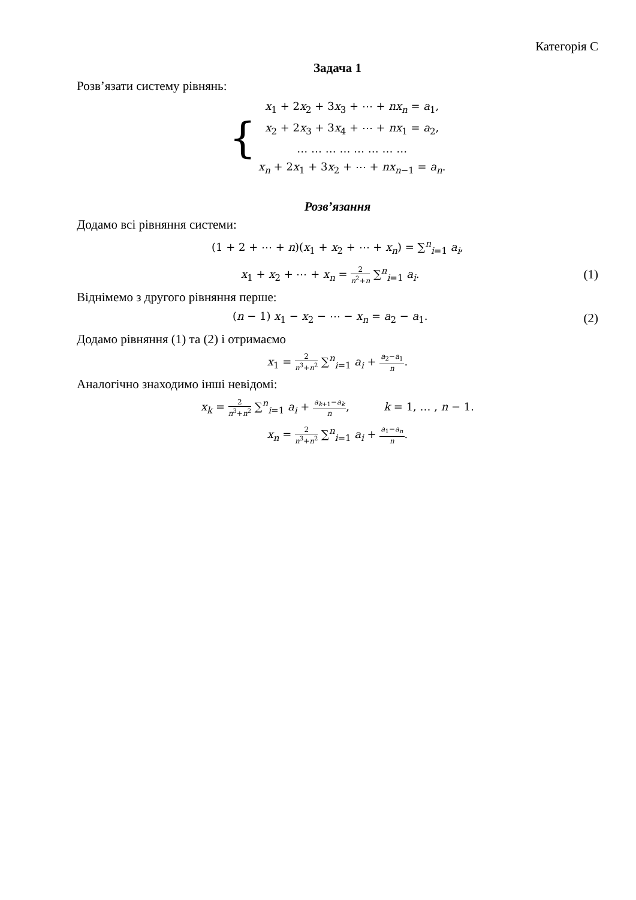Категорія С
Задача 1
Розв’язати систему рівнянь:
{
x<sub>1</sub> + 2x<sub>2</sub> + 3x<sub>3</sub> + ⋯ + nx<sub>n</sub> = a<sub>1</sub>,
x<sub>2</sub> + 2x<sub>3</sub> + 3x<sub>4</sub> + ⋯ + nx<sub>1</sub> = a<sub>2</sub>,
… … … … … … … …
x<sub>n</sub> + 2x<sub>1</sub> + 3x<sub>2</sub> + ⋯ + nx<sub>n−1</sub> = a<sub>n</sub>.
Розв’язання
Додамо всі рівняння системи:
(1 + 2 + ⋯ + n)(x<sub>1</sub> + x<sub>2</sub> + ⋯ + x<sub>n</sub>) = ∑<sup>n</sup><sub>i=1</sub> a<sub>i</sub>,
x<sub>1</sub> + x<sub>2</sub> + ⋯ + x<sub>n</sub> = 2 n<sup>2</sup>+n ∑<sup>n</sup><sub>i=1</sub> a<sub>i</sub>. (1)
Віднімемо з другого рівняння перше:
(n − 1) x<sub>1</sub> − x<sub>2</sub> − ⋯ − x<sub>n</sub> = a<sub>2</sub> − a<sub>1</sub>. (2)
Додамо рівняння (1) та (2) і отримаємо
x<sub>1</sub> = 2 n<sup>3</sup>+n<sup>2</sup> ∑<sup>n</sup><sub>i=1</sub> a<sub>i</sub> + a<sub>2</sub>−a<sub>1</sub> n.
Аналогічно знаходимо інші невідомі:
x<sub>k</sub> = 2 n<sup>3</sup>+n<sup>2</sup> ∑<sup>n</sup><sub>i=1</sub> a<sub>i</sub> + a<sub>k+1</sub>−a<sub>k</sub> n, k = 1, … , n − 1.
x<sub>n</sub> = 2 n<sup>3</sup>+n<sup>2</sup> ∑<sup>n</sup><sub>i=1</sub> a<sub>i</sub> + a<sub>1</sub>−a<sub>n</sub> n.